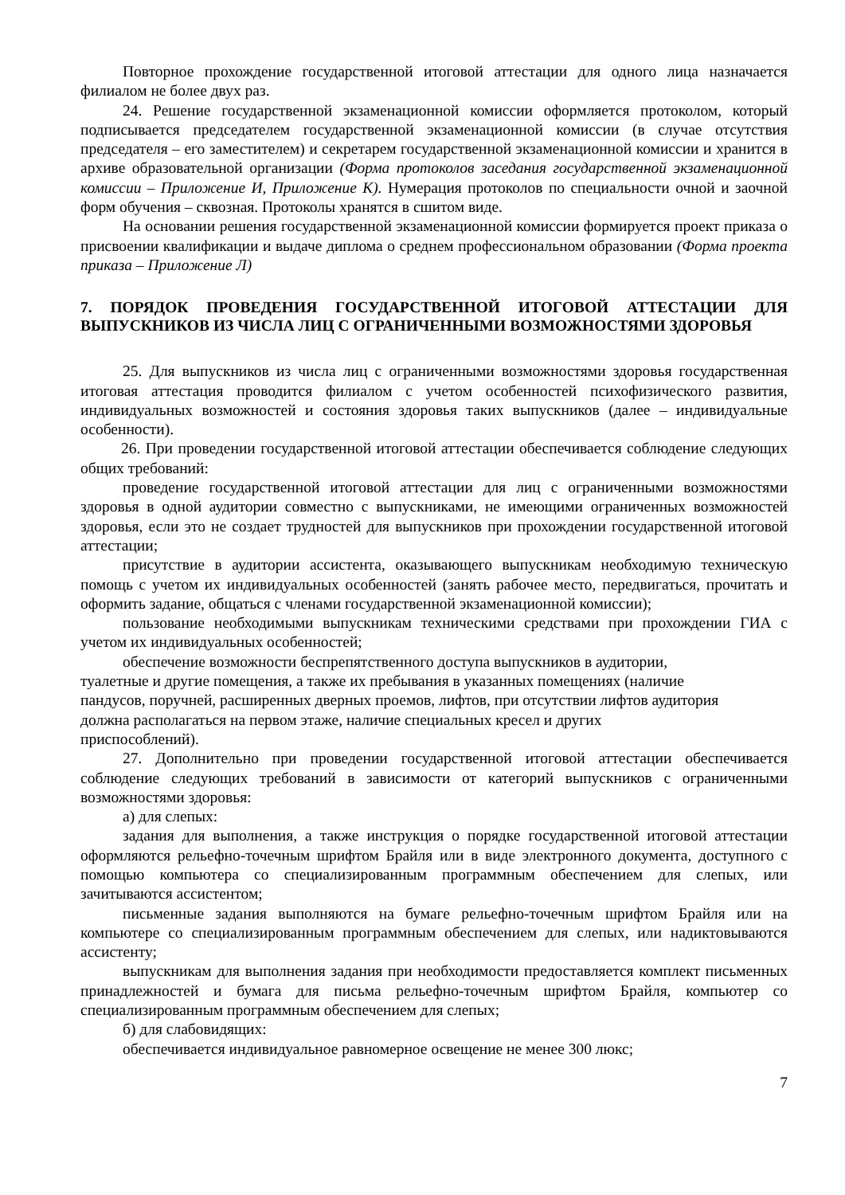Повторное прохождение государственной итоговой аттестации для одного лица назначается филиалом не более двух раз.
24. Решение государственной экзаменационной комиссии оформляется протоколом, который подписывается председателем государственной экзаменационной комиссии (в случае отсутствия председателя – его заместителем) и секретарем государственной экзаменационной комиссии и хранится в архиве образовательной организации (Форма протоколов заседания государственной экзаменационной комиссии – Приложение И, Приложение К). Нумерация протоколов по специальности очной и заочной форм обучения – сквозная. Протоколы хранятся в сшитом виде.
На основании решения государственной экзаменационной комиссии формируется проект приказа о присвоении квалификации и выдаче диплома о среднем профессиональном образовании (Форма проекта приказа – Приложение Л)
7. ПОРЯДОК ПРОВЕДЕНИЯ ГОСУДАРСТВЕННОЙ ИТОГОВОЙ АТТЕСТАЦИИ ДЛЯ ВЫПУСКНИКОВ ИЗ ЧИСЛА ЛИЦ С ОГРАНИЧЕННЫМИ ВОЗМОЖНОСТЯМИ ЗДОРОВЬЯ
25. Для выпускников из числа лиц с ограниченными возможностями здоровья государственная итоговая аттестация проводится филиалом с учетом особенностей психофизического развития, индивидуальных возможностей и состояния здоровья таких выпускников (далее – индивидуальные особенности).
26. При проведении государственной итоговой аттестации обеспечивается соблюдение следующих общих требований:
проведение государственной итоговой аттестации для лиц с ограниченными возможностями здоровья в одной аудитории совместно с выпускниками, не имеющими ограниченных возможностей здоровья, если это не создает трудностей для выпускников при прохождении государственной итоговой аттестации;
присутствие в аудитории ассистента, оказывающего выпускникам необходимую техническую помощь с учетом их индивидуальных особенностей (занять рабочее место, передвигаться, прочитать и оформить задание, общаться с членами государственной экзаменационной комиссии);
пользование необходимыми выпускникам техническими средствами при прохождении ГИА с учетом их индивидуальных особенностей;
обеспечение возможности беспрепятственного доступа выпускников в аудитории,
туалетные и другие помещения, а также их пребывания в указанных помещениях (наличие
пандусов, поручней, расширенных дверных проемов, лифтов, при отсутствии лифтов аудитория
должна располагаться на первом этаже, наличие специальных кресел и других
приспособлений).
27. Дополнительно при проведении государственной итоговой аттестации обеспечивается соблюдение следующих требований в зависимости от категорий выпускников с ограниченными возможностями здоровья:
а) для слепых:
задания для выполнения, а также инструкция о порядке государственной итоговой аттестации оформляются рельефно-точечным шрифтом Брайля или в виде электронного документа, доступного с помощью компьютера со специализированным программным обеспечением для слепых, или зачитываются ассистентом;
письменные задания выполняются на бумаге рельефно-точечным шрифтом Брайля или на компьютере со специализированным программным обеспечением для слепых, или надиктовываются ассистенту;
выпускникам для выполнения задания при необходимости предоставляется комплект письменных принадлежностей и бумага для письма рельефно-точечным шрифтом Брайля, компьютер со специализированным программным обеспечением для слепых;
б) для слабовидящих:
обеспечивается индивидуальное равномерное освещение не менее 300 люкс;
7